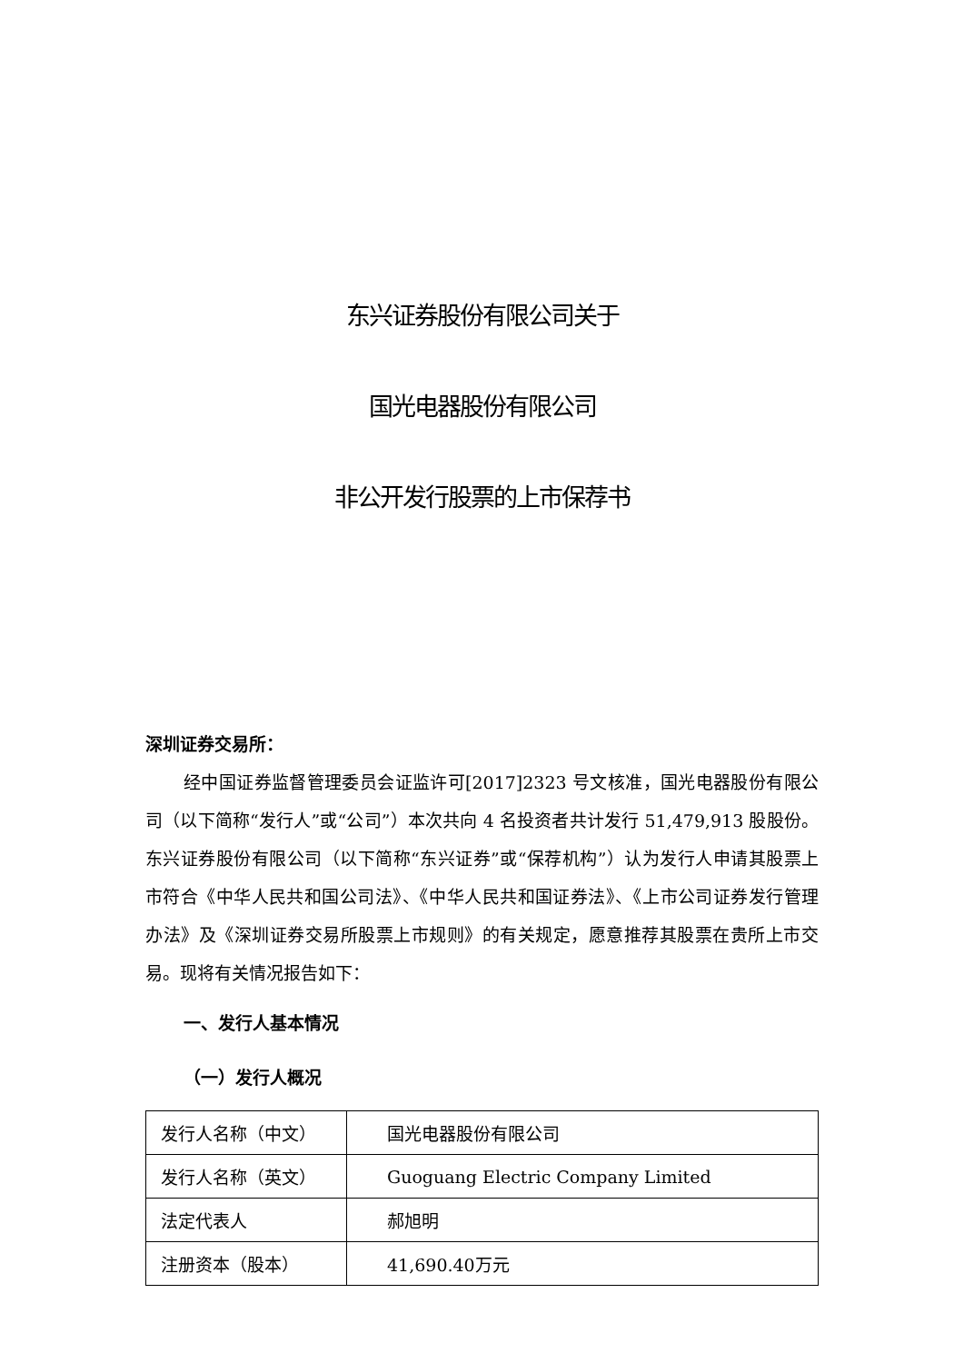东兴证券股份有限公司关于
国光电器股份有限公司
非公开发行股票的上市保荐书
深圳证券交易所：
经中国证券监督管理委员会证监许可[2017]2323 号文核准，国光电器股份有限公司（以下简称“发行人”或“公司”）本次共向 4 名投资者共计发行 51,479,913 股股份。东兴证券股份有限公司（以下简称“东兴证券”或“保荐机构”）认为发行人申请其股票上市符合《中华人民共和国公司法》、《中华人民共和国证券法》、《上市公司证券发行管理办法》及《深圳证券交易所股票上市规则》的有关规定，愿意推荐其股票在贵所上市交易。现将有关情况报告如下：
一、发行人基本情况
（一）发行人概况
| 发行人名称（中文） | 国光电器股份有限公司 |
| 发行人名称（英文） | Guoguang Electric Company Limited |
| 法定代表人 | 郝旭明 |
| 注册资本（股本） | 41,690.40万元 |